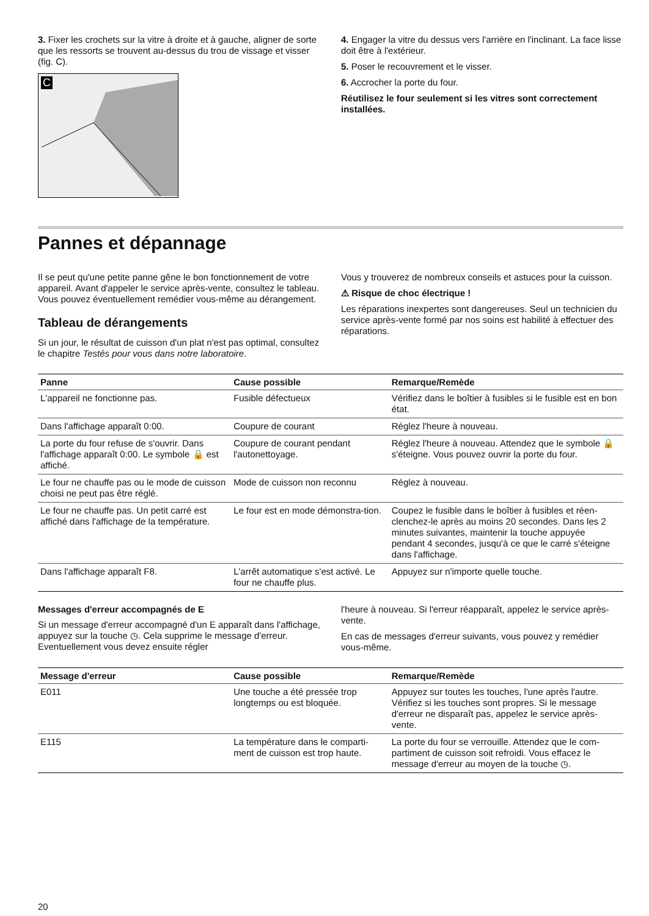3. Fixer les crochets sur la vitre à droite et à gauche, aligner de sorte que les ressorts se trouvent au-dessus du trou de vissage et visser (fig. C).
C
4. Engager la vitre du dessus vers l'arrière en l'inclinant. La face lisse doit être à l'extérieur.
5. Poser le recouvrement et le visser.
6. Accrocher la porte du four.
Réutilisez le four seulement si les vitres sont correctement installées.
Pannes et dépannage
Il se peut qu'une petite panne gêne le bon fonctionnement de votre appareil. Avant d'appeler le service après-vente, consultez le tableau. Vous pouvez éventuellement remédier vous-même au dérangement.
Tableau de dérangements
Si un jour, le résultat de cuisson d'un plat n'est pas optimal, consultez le chapitre Testés pour vous dans notre laboratoire.
Vous y trouverez de nombreux conseils et astuces pour la cuisson.
⚠ Risque de choc électrique !
Les réparations inexpertes sont dangereuses. Seul un technicien du service après-vente formé par nos soins est habilité à effectuer des réparations.
| Panne | Cause possible | Remarque/Remède |
| --- | --- | --- |
| L'appareil ne fonctionne pas. | Fusible défectueux | Vérifiez dans le boîtier à fusibles si le fusible est en bon état. |
| Dans l'affichage apparaît 0:00. | Coupure de courant | Réglez l'heure à nouveau. |
| La porte du four refuse de s'ouvrir. Dans l'affichage apparaît 0:00. Le symbole 🔒 est affiché. | Coupure de courant pendant l'autonettoyage. | Réglez l'heure à nouveau. Attendez que le symbole 🔒 s'éteigne. Vous pouvez ouvrir la porte du four. |
| Le four ne chauffe pas ou le mode de cuisson choisi ne peut pas être réglé. | Mode de cuisson non reconnu | Réglez à nouveau. |
| Le four ne chauffe pas. Un petit carré est affiché dans l'affichage de la température. | Le four est en mode démonstra-tion. | Coupez le fusible dans le boîtier à fusibles et réen-clenchez-le après au moins 20 secondes. Dans les 2 minutes suivantes, maintenir la touche appuyée pendant 4 secondes, jusqu'à ce que le carré s'éteigne dans l'affichage. |
| Dans l'affichage apparaît F8. | L'arrêt automatique s'est activé. Le four ne chauffe plus. | Appuyez sur n'importe quelle touche. |
Messages d'erreur accompagnés de E
Si un message d'erreur accompagné d'un E apparaît dans l'affichage, appuyez sur la touche ◷. Cela supprime le message d'erreur. Eventuellement vous devez ensuite régler
l'heure à nouveau. Si l'erreur réapparaît, appelez le service après-vente.
En cas de messages d'erreur suivants, vous pouvez y remédier vous-même.
| Message d'erreur | Cause possible | Remarque/Remède |
| --- | --- | --- |
| E011 | Une touche a été pressée trop longtemps ou est bloquée. | Appuyez sur toutes les touches, l'une après l'autre. Vérifiez si les touches sont propres. Si le message d'erreur ne disparaît pas, appelez le service après-vente. |
| E115 | La température dans le comparti-ment de cuisson est trop haute. | La porte du four se verrouille. Attendez que le com-partiment de cuisson soit refroidi. Vous effacez le message d'erreur au moyen de la touche ◷. |
20